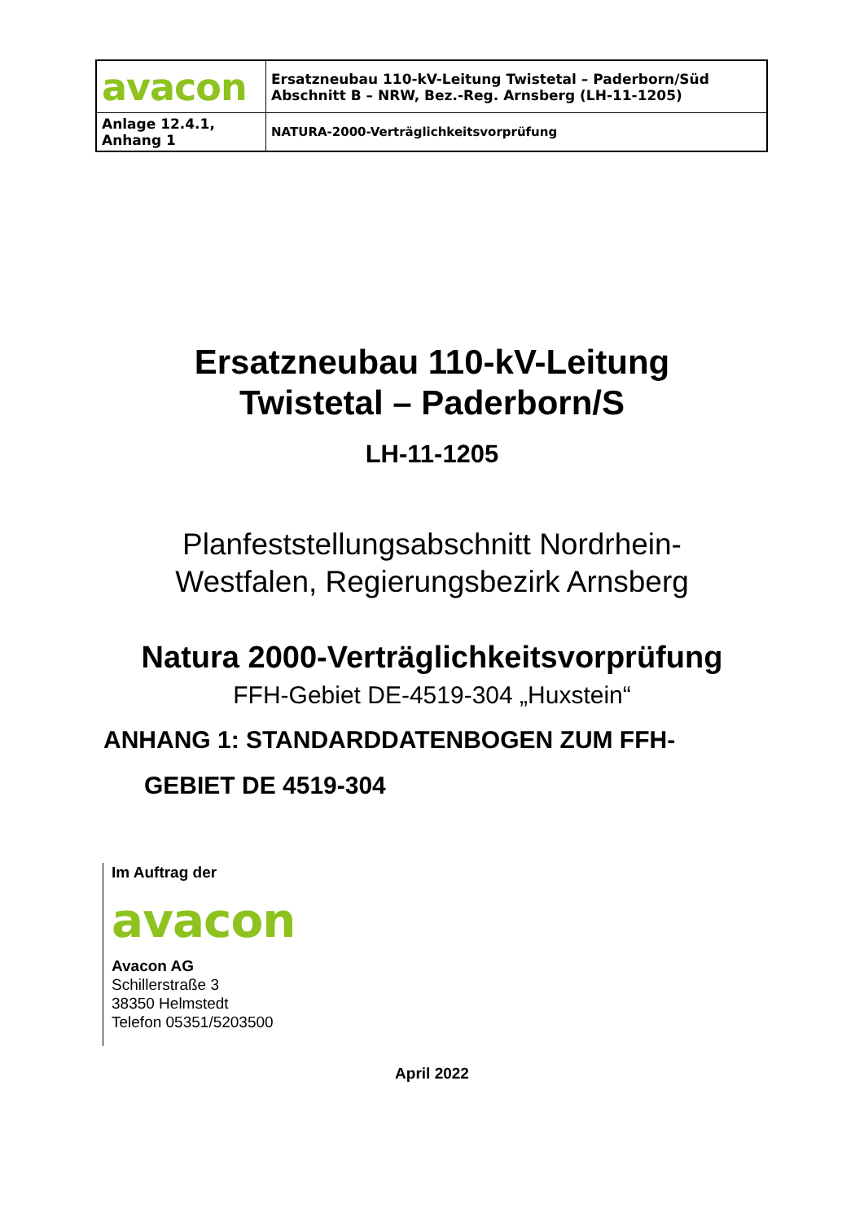| avacon | Ersatzneubau 110-kV-Leitung Twistetal – Paderborn/Süd Abschnitt B – NRW, Bez.-Reg. Arnsberg (LH-11-1205) |
| Anlage 12.4.1, Anhang 1 | NATURA-2000-Verträglichkeitsvorprüfung |
Ersatzneubau 110-kV-Leitung
Twistetal – Paderborn/S
LH-11-1205
Planfeststellungsabschnitt Nordrhein-
Westfalen, Regierungsbezirk Arnsberg
Natura 2000-Verträglichkeitsvorprüfung
FFH-Gebiet DE-4519-304 „Huxstein“
ANHANG 1: STANDARDDATENBOGEN ZUM FFH-
GEBIET DE 4519-304
Im Auftrag der
avacon
Avacon AG
Schillerstraße 3
38350 Helmstedt
Telefon 05351/5203500
April 2022